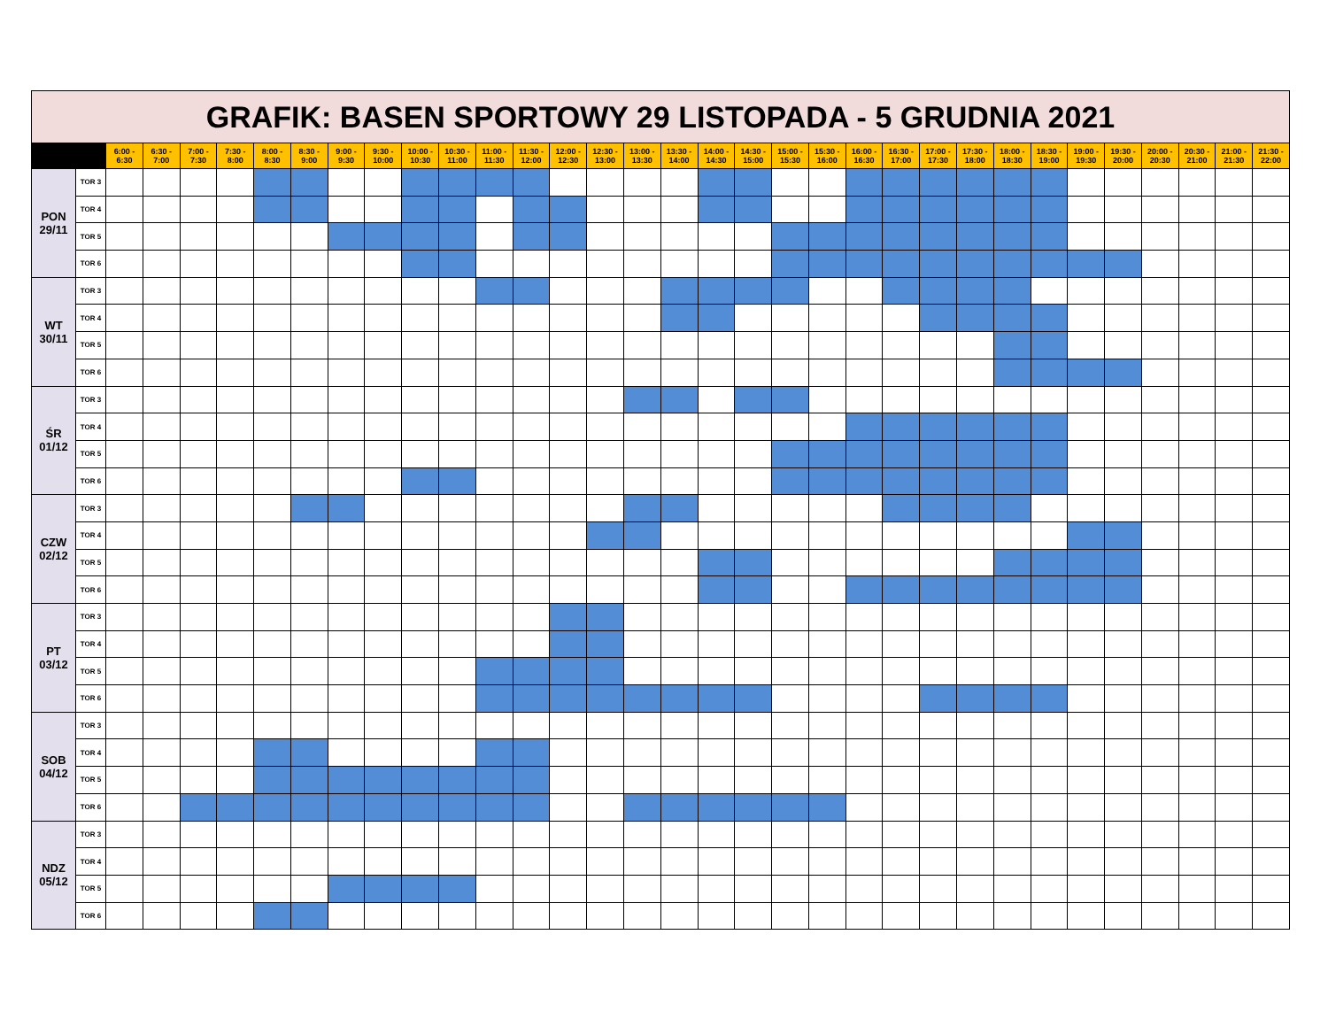| GRAFIK: BASEN SPORTOWY 29 LISTOPADA - 5 GRUDNIA 2021 | | | | | | | | | | | | | | | | | | | | | | | | | | | | | | | | | |
| | | 6:00 - 6:30 | 6:30 - 7:00 | 7:00 - 7:30 | 7:30 - 8:00 | 8:00 - 8:30 | 8:30 - 9:00 | 9:00 - 9:30 | 9:30 - 10:00 | 10:00 - 10:30 | 10:30 - 11:00 | 11:00 - 11:30 | 11:30 - 12:00 | 12:00 - 12:30 | 12:30 - 13:00 | 13:00 - 13:30 | 13:30 - 14:00 | 14:00 - 14:30 | 14:30 - 15:00 | 15:00 - 15:30 | 15:30 - 16:00 | 16:00 - 16:30 | 16:30 - 17:00 | 17:00 - 17:30 | 17:30 - 18:00 | 18:00 - 18:30 | 18:30 - 19:00 | 19:00 - 19:30 | 19:30 - 20:00 | 20:00 - 20:30 | 20:30 - 21:00 | 21:00 - 21:30 | 21:30 - 22:00 |
| PON 29/11 | TOR 3 | | | | | | | | | | | | | | | | | | | | | | | | | | | | | | | | |
| | TOR 4 | | | | | | | | | | | | | | | | | | | | | | | | | | | | | | | | |
| | TOR 5 | | | | | | | | | | | | | | | | | | | | | | | | | | | | | | | | |
| | TOR 6 | | | | | | | | | | | | | | | | | | | | | | | | | | | | | | | | |
| WT 30/11 | TOR 3 | | | | | | | | | | | | | | | | | | | | | | | | | | | | | | | | |
| | TOR 4 | | | | | | | | | | | | | | | | | | | | | | | | | | | | | | | | |
| | TOR 5 | | | | | | | | | | | | | | | | | | | | | | | | | | | | | | | | |
| | TOR 6 | | | | | | | | | | | | | | | | | | | | | | | | | | | | | | | | |
| ŚR 01/12 | TOR 3 | | | | | | | | | | | | | | | | | | | | | | | | | | | | | | | | |
| | TOR 4 | | | | | | | | | | | | | | | | | | | | | | | | | | | | | | | | |
| | TOR 5 | | | | | | | | | | | | | | | | | | | | | | | | | | | | | | | | |
| | TOR 6 | | | | | | | | | | | | | | | | | | | | | | | | | | | | | | | | |
| CZW 02/12 | TOR 3 | | | | | | | | | | | | | | | | | | | | | | | | | | | | | | | | |
| | TOR 4 | | | | | | | | | | | | | | | | | | | | | | | | | | | | | | | | |
| | TOR 5 | | | | | | | | | | | | | | | | | | | | | | | | | | | | | | | | |
| | TOR 6 | | | | | | | | | | | | | | | | | | | | | | | | | | | | | | | | |
| PT 03/12 | TOR 3 | | | | | | | | | | | | | | | | | | | | | | | | | | | | | | | | |
| | TOR 4 | | | | | | | | | | | | | | | | | | | | | | | | | | | | | | | | |
| | TOR 5 | | | | | | | | | | | | | | | | | | | | | | | | | | | | | | | | |
| | TOR 6 | | | | | | | | | | | | | | | | | | | | | | | | | | | | | | | | |
| SOB 04/12 | TOR 3 | | | | | | | | | | | | | | | | | | | | | | | | | | | | | | | | |
| | TOR 4 | | | | | | | | | | | | | | | | | | | | | | | | | | | | | | | | |
| | TOR 5 | | | | | | | | | | | | | | | | | | | | | | | | | | | | | | | | |
| | TOR 6 | | | | | | | | | | | | | | | | | | | | | | | | | | | | | | | | |
| NDZ 05/12 | TOR 3 | | | | | | | | | | | | | | | | | | | | | | | | | | | | | | | | |
| | TOR 4 | | | | | | | | | | | | | | | | | | | | | | | | | | | | | | | | |
| | TOR 5 | | | | | | | | | | | | | | | | | | | | | | | | | | | | | | | | |
| | TOR 6 | | | | | | | | | | | | | | | | | | | | | | | | | | | | | | | | |